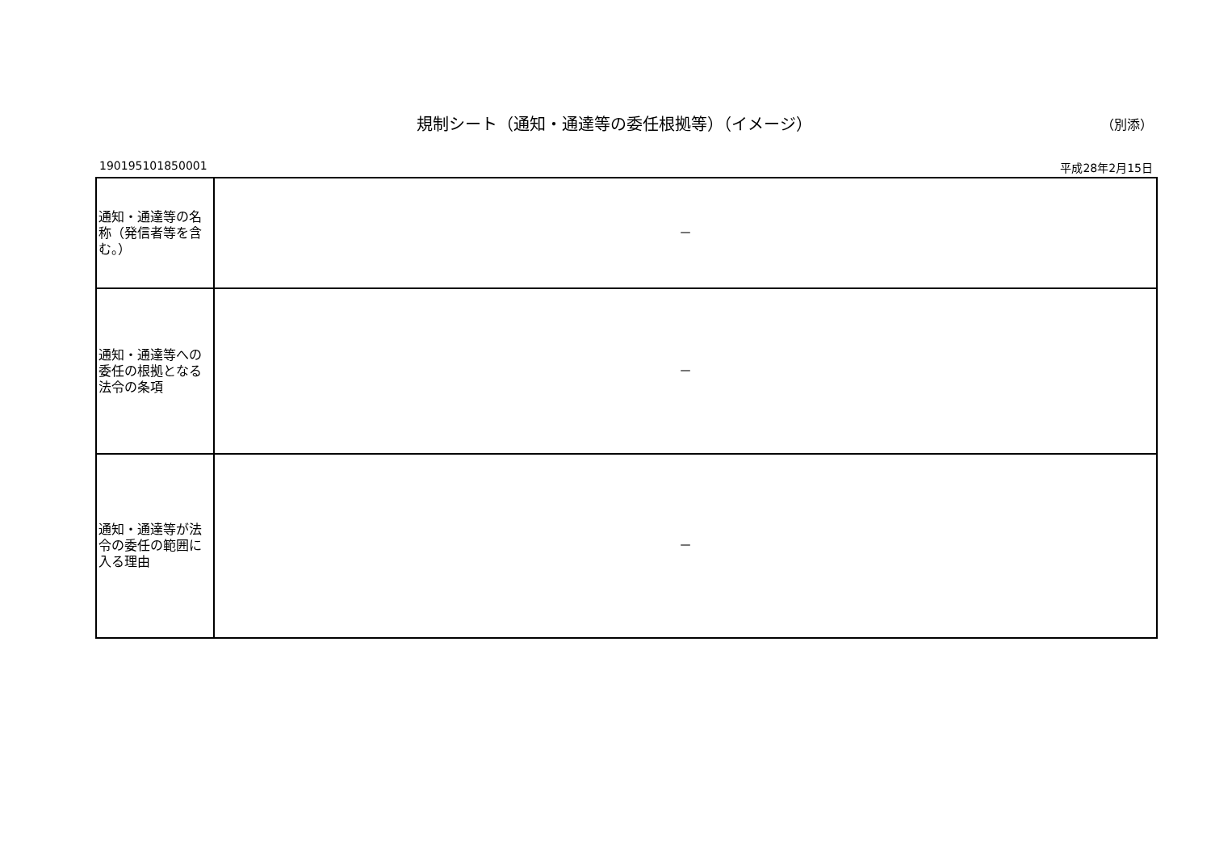規制シート（通知・通達等の委任根拠等）（イメージ）
（別添）
190195101850001 平成28年2月15日
| 通知・通達等の名称（発信者等を含む。） | － |
| 通知・通達等への委任の根拠となる法令の条項 | － |
| 通知・通達等が法令の委任の範囲に入る理由 | － |